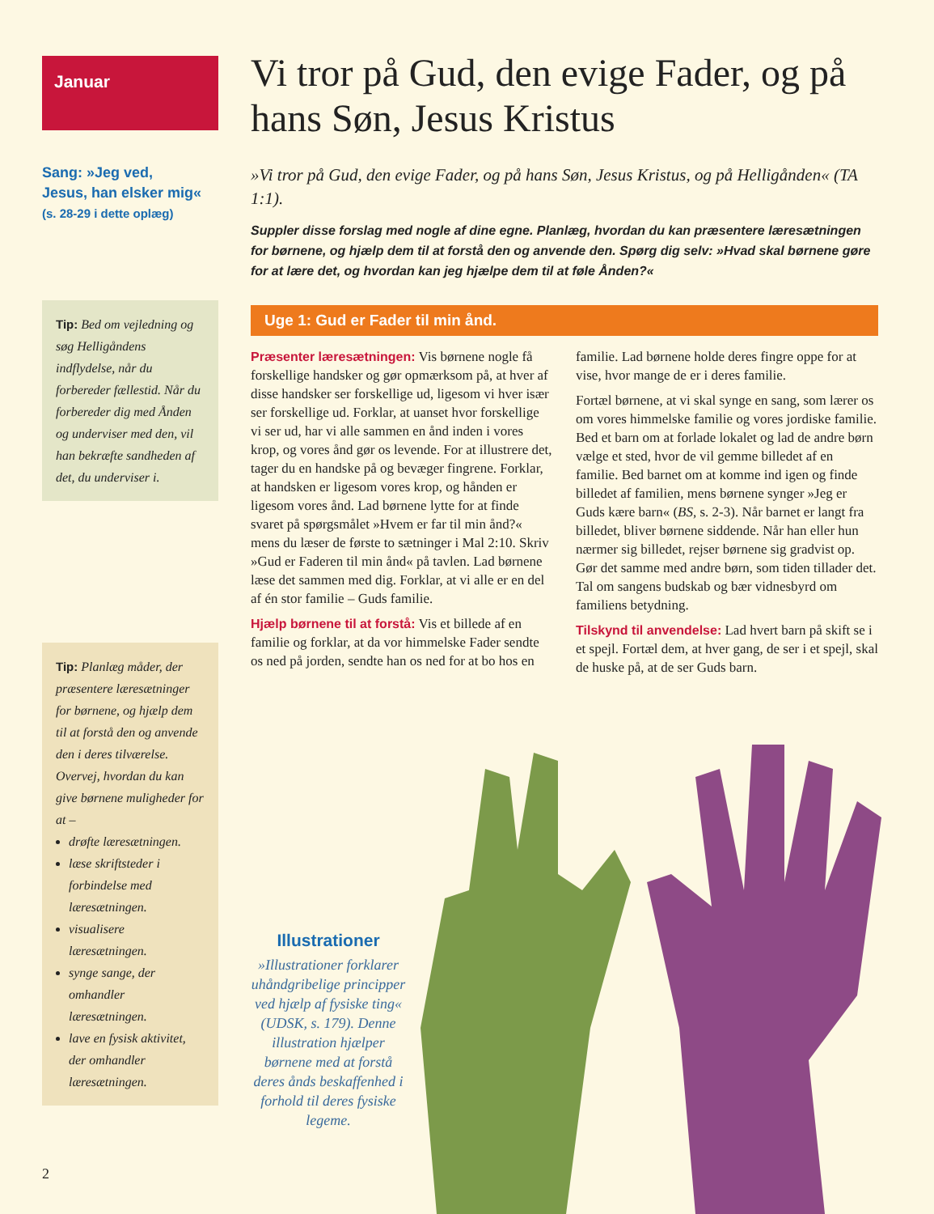Januar
Sang: »Jeg ved,
Jesus, han elsker mig«
(s. 28-29 i dette oplæg)
Tip: Bed om vejledning og søg Helligåndens indflydelse, når du forbereder fællestid. Når du forbereder dig med Ånden og underviser med den, vil han bekræfte sandheden af det, du underviser i.
Tip: Planlæg måder, der præsentere læresætninger for børnene, og hjælp dem til at forstå den og anvende den i deres tilværelse. Overvej, hvordan du kan give børnene muligheder for at –
drøfte læresætningen.
læse skriftsteder i forbindelse med læresætningen.
visualisere læresætningen.
synge sange, der omhandler læresætningen.
lave en fysisk aktivitet, der omhandler læresætningen.
Vi tror på Gud, den evige Fader, og på hans Søn, Jesus Kristus
»Vi tror på Gud, den evige Fader, og på hans Søn, Jesus Kristus, og på Helligånden« (TA 1:1).
Suppler disse forslag med nogle af dine egne. Planlæg, hvordan du kan præsentere læresætningen for børnene, og hjælp dem til at forstå den og anvende den. Spørg dig selv: »Hvad skal børnene gøre for at lære det, og hvordan kan jeg hjælpe dem til at føle Ånden?«
Uge 1: Gud er Fader til min ånd.
Præsenter læresætningen: Vis børnene nogle få forskellige handsker og gør opmærksom på, at hver af disse handsker ser forskellige ud, ligesom vi hver især ser forskellige ud. Forklar, at uanset hvor forskellige vi ser ud, har vi alle sammen en ånd inden i vores krop, og vores ånd gør os levende. For at illustrere det, tager du en handske på og bevæger fingrene. Forklar, at handsken er ligesom vores krop, og hånden er ligesom vores ånd. Lad børnene lytte for at finde svaret på spørgsmålet »Hvem er far til min ånd?« mens du læser de første to sætninger i Mal 2:10. Skriv »Gud er Faderen til min ånd« på tavlen. Lad børnene læse det sammen med dig. Forklar, at vi alle er en del af én stor familie – Guds familie.
Hjælp børnene til at forstå: Vis et billede af en familie og forklar, at da vor himmelske Fader sendte os ned på jorden, sendte han os ned for at bo hos en familie. Lad børnene holde deres fingre oppe for at vise, hvor mange de er i deres familie.
Fortæl børnene, at vi skal synge en sang, som lærer os om vores himmelske familie og vores jordiske familie. Bed et barn om at forlade lokalet og lad de andre børn vælge et sted, hvor de vil gemme billedet af en familie. Bed barnet om at komme ind igen og finde billedet af familien, mens børnene synger »Jeg er Guds kære barn« (BS, s. 2-3). Når barnet er langt fra billedet, bliver børnene siddende. Når han eller hun nærmer sig billedet, rejser børnene sig gradvist op. Gør det samme med andre børn, som tiden tillader det. Tal om sangens budskab og bær vidnesbyrd om familiens betydning.
Tilskynd til anvendelse: Lad hvert barn på skift se i et spejl. Fortæl dem, at hver gang, de ser i et spejl, skal de huske på, at de ser Guds barn.
Illustrationer
»Illustrationer forklarer uhåndgribelige principper ved hjælp af fysiske ting« (UDSK, s. 179). Denne illustration hjælper børnene med at forstå deres ånds beskaffenhed i forhold til deres fysiske legeme.
2